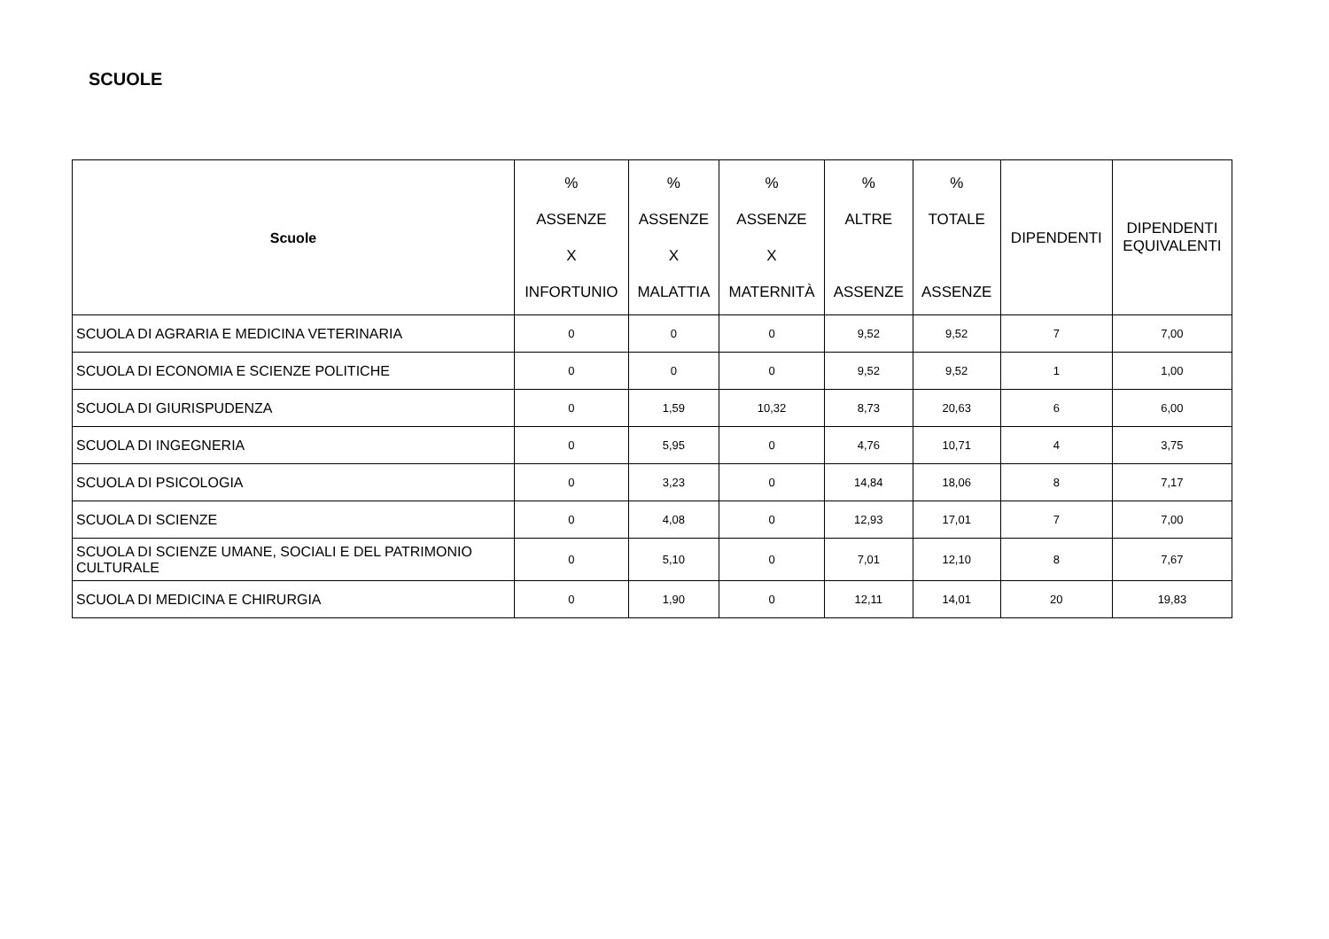SCUOLE
| Scuole | % ASSENZE X INFORTUNIO | % ASSENZE X MALATTIA | % ASSENZE X MATERNITÀ | % ALTRE ASSENZE | % TOTALE ASSENZE | DIPENDENTI | DIPENDENTI EQUIVALENTI |
| --- | --- | --- | --- | --- | --- | --- | --- |
| SCUOLA DI AGRARIA E MEDICINA VETERINARIA | 0 | 0 | 0 | 9,52 | 9,52 | 7 | 7,00 |
| SCUOLA DI ECONOMIA E SCIENZE POLITICHE | 0 | 0 | 0 | 9,52 | 9,52 | 1 | 1,00 |
| SCUOLA DI GIURISPUDENZA | 0 | 1,59 | 10,32 | 8,73 | 20,63 | 6 | 6,00 |
| SCUOLA DI INGEGNERIA | 0 | 5,95 | 0 | 4,76 | 10,71 | 4 | 3,75 |
| SCUOLA DI PSICOLOGIA | 0 | 3,23 | 0 | 14,84 | 18,06 | 8 | 7,17 |
| SCUOLA DI SCIENZE | 0 | 4,08 | 0 | 12,93 | 17,01 | 7 | 7,00 |
| SCUOLA DI SCIENZE UMANE, SOCIALI E DEL PATRIMONIO CULTURALE | 0 | 5,10 | 0 | 7,01 | 12,10 | 8 | 7,67 |
| SCUOLA DI MEDICINA E CHIRURGIA | 0 | 1,90 | 0 | 12,11 | 14,01 | 20 | 19,83 |